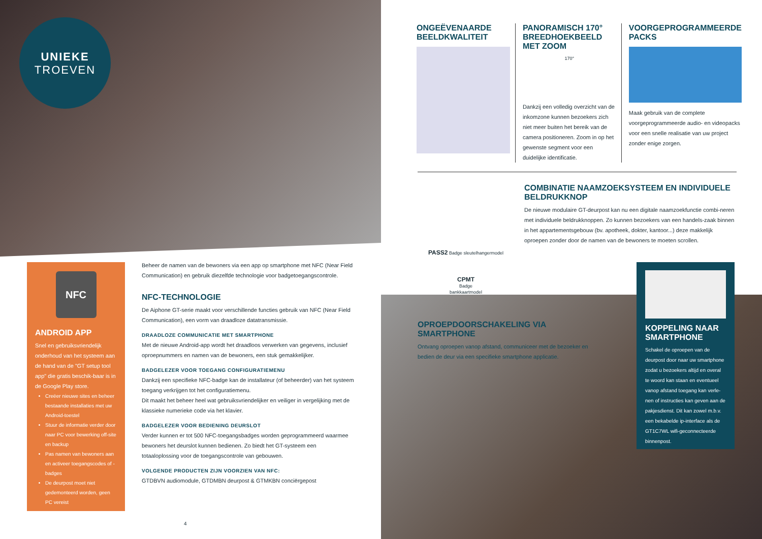UNIEKE
TROEVEN
NFC
ANDROID APP
Snel en gebruiksvriendelijk onderhoud van het systeem aan de hand van de "GT setup tool app" die gratis beschik-baar is in de Google Play store.
Creëer nieuwe sites en beheer bestaande installaties met uw Android-toestel
Stuur de informatie verder door naar PC voor bewerking off-site en backup
Pas namen van bewoners aan en activeer toegangscodes of -badges
De deurpost moet niet gedemonteerd worden, geen PC vereist
Beheer de namen van de bewoners via een app op smartphone met NFC (Near Field Communication) en gebruik diezelfde technologie voor badgetoegangscontrole.
NFC-TECHNOLOGIE
De Aiphone GT-serie maakt voor verschillende functies gebruik van NFC (Near Field Communication), een vorm van draadloze datatransmissie.
DRAADLOZE COMMUNICATIE MET SMARTPHONE
Met de nieuwe Android-app wordt het draadloos verwerken van gegevens, inclusief oproepnummers en namen van de bewoners, een stuk gemakkelijker.
BADGELEZER VOOR TOEGANG CONFIGURATIEMENU
Dankzij een specifieke NFC-badge kan de installateur (of beheerder) van het systeem toegang verkrijgen tot het configuratiemenu.
Dit maakt het beheer heel wat gebruiksvriendelijker en veiliger in vergelijking met de klassieke numerieke code via het klavier.
BADGELEZER VOOR BEDIENING DEURSLOT
Verder kunnen er tot 500 NFC-toegangsbadges worden geprogrammeerd waarmee bewoners het deurslot kunnen bedienen. Zo biedt het GT-systeem een totaaloplossing voor de toegangscontrole van gebouwen.
VOLGENDE PRODUCTEN ZIJN VOORZIEN VAN NFC:
GTDBVN audiomodule, GTDMBN deurpost & GTMKBN conciërgepost
4
ONGEËVENAARDE BEELDKWALITEIT PANORAMISCH 170° BREEDHOEKBEELD MET ZOOM
170°
Dankzij een volledig overzicht van de inkomzone kunnen bezoekers zich niet meer buiten het bereik van de camera positioneren. Zoom in op het gewenste segment voor een duidelijke identificatie.
VOORGEPROGRAMMEERDE PACKS
Maak gebruik van de complete voorgeprogrammeerde audio- en videopacks voor een snelle realisatie van uw project zonder enige zorgen.
PASS2 Badge sleutelhangermodel
CPMT
Badge
bankkaartmodel
COMBINATIE NAAMZOEKSYSTEEM EN INDIVIDUELE BELDRUKKNOP
De nieuwe modulaire GT-deurpost kan nu een digitale naamzoekfunctie combi-neren met individuele beldrukknoppen. Zo kunnen bezoekers van een handels-zaak binnen in het appartementsgebouw (bv. apotheek, dokter, kantoor...) deze makkelijk oproepen zonder door de namen van de bewoners te moeten scrollen.
OPROEPDOORSCHAKELING VIA SMARTPHONE
Ontvang oproepen vanop afstand, communiceer met de bezoeker en bedien de deur via een specifieke smartphone applicatie.
KOPPELING NAAR SMARTPHONE
Schakel de oproepen van de deurpost door naar uw smartphone zodat u bezoekers altijd en overal te woord kan staan en eventueel vanop afstand toegang kan verle-nen of instructies kan geven aan de pakjesdienst. Dit kan zowel m.b.v. een bekabelde ip-interface als de GT1C7WL wifi-geconnecteerde binnenpost.